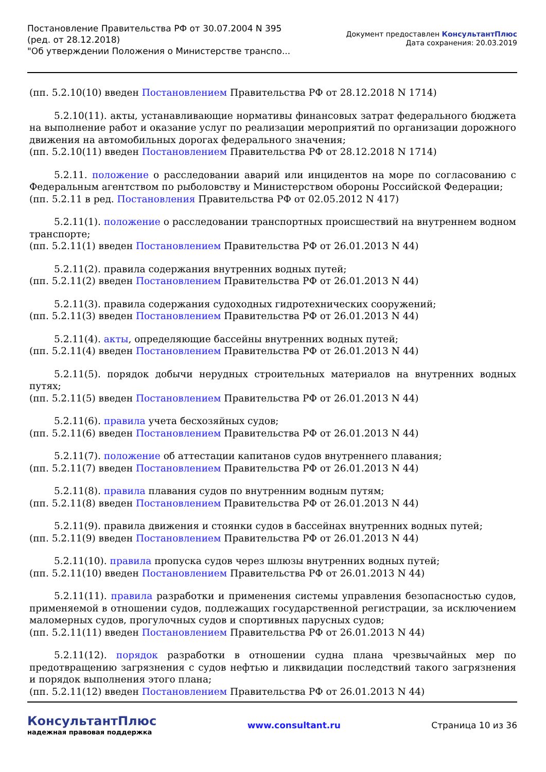Постановление Правительства РФ от 30.07.2004 N 395
(ред. от 28.12.2018)
"Об утверждении Положения о Министерстве транспо...
Документ предоставлен КонсультантПлюс
Дата сохранения: 20.03.2019
(пп. 5.2.10(10) введен Постановлением Правительства РФ от 28.12.2018 N 1714)
5.2.10(11). акты, устанавливающие нормативы финансовых затрат федерального бюджета на выполнение работ и оказание услуг по реализации мероприятий по организации дорожного движения на автомобильных дорогах федерального значения;
(пп. 5.2.10(11) введен Постановлением Правительства РФ от 28.12.2018 N 1714)
5.2.11. положение о расследовании аварий или инцидентов на море по согласованию с Федеральным агентством по рыболовству и Министерством обороны Российской Федерации;
(пп. 5.2.11 в ред. Постановления Правительства РФ от 02.05.2012 N 417)
5.2.11(1). положение о расследовании транспортных происшествий на внутреннем водном транспорте;
(пп. 5.2.11(1) введен Постановлением Правительства РФ от 26.01.2013 N 44)
5.2.11(2). правила содержания внутренних водных путей;
(пп. 5.2.11(2) введен Постановлением Правительства РФ от 26.01.2013 N 44)
5.2.11(3). правила содержания судоходных гидротехнических сооружений;
(пп. 5.2.11(3) введен Постановлением Правительства РФ от 26.01.2013 N 44)
5.2.11(4). акты, определяющие бассейны внутренних водных путей;
(пп. 5.2.11(4) введен Постановлением Правительства РФ от 26.01.2013 N 44)
5.2.11(5). порядок добычи нерудных строительных материалов на внутренних водных путях;
(пп. 5.2.11(5) введен Постановлением Правительства РФ от 26.01.2013 N 44)
5.2.11(6). правила учета бесхозяйных судов;
(пп. 5.2.11(6) введен Постановлением Правительства РФ от 26.01.2013 N 44)
5.2.11(7). положение об аттестации капитанов судов внутреннего плавания;
(пп. 5.2.11(7) введен Постановлением Правительства РФ от 26.01.2013 N 44)
5.2.11(8). правила плавания судов по внутренним водным путям;
(пп. 5.2.11(8) введен Постановлением Правительства РФ от 26.01.2013 N 44)
5.2.11(9). правила движения и стоянки судов в бассейнах внутренних водных путей;
(пп. 5.2.11(9) введен Постановлением Правительства РФ от 26.01.2013 N 44)
5.2.11(10). правила пропуска судов через шлюзы внутренних водных путей;
(пп. 5.2.11(10) введен Постановлением Правительства РФ от 26.01.2013 N 44)
5.2.11(11). правила разработки и применения системы управления безопасностью судов, применяемой в отношении судов, подлежащих государственной регистрации, за исключением маломерных судов, прогулочных судов и спортивных парусных судов;
(пп. 5.2.11(11) введен Постановлением Правительства РФ от 26.01.2013 N 44)
5.2.11(12). порядок разработки в отношении судна плана чрезвычайных мер по предотвращению загрязнения с судов нефтью и ликвидации последствий такого загрязнения и порядок выполнения этого плана;
(пп. 5.2.11(12) введен Постановлением Правительства РФ от 26.01.2013 N 44)
КонсультантПлюс
надежная правовая поддержка
www.consultant.ru Страница 10 из 36